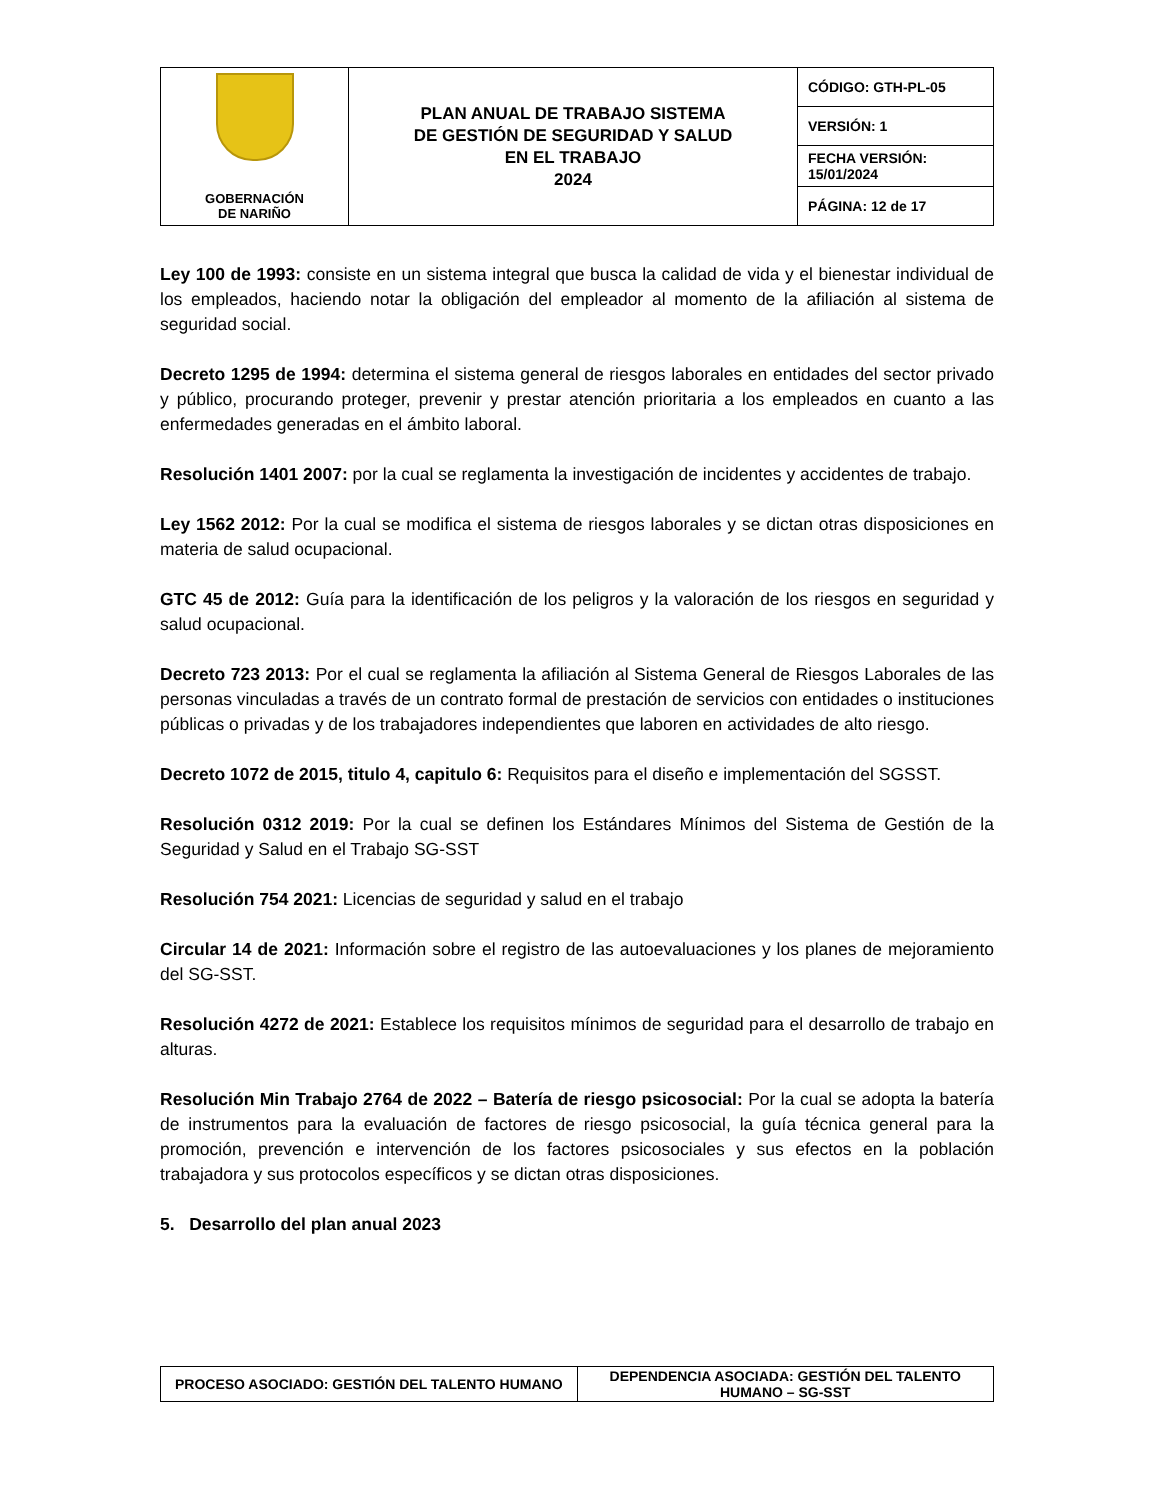| GOBERNACIÓN DE NARIÑO | PLAN ANUAL DE TRABAJO SISTEMA DE GESTIÓN DE SEGURIDAD Y SALUD EN EL TRABAJO 2024 | CÓDIGO: GTH-PL-05 |
| | | VERSIÓN: 1 |
| | | FECHA VERSIÓN: 15/01/2024 |
| | | PÁGINA: 12 de 17 |
Ley 100 de 1993: consiste en un sistema integral que busca la calidad de vida y el bienestar individual de los empleados, haciendo notar la obligación del empleador al momento de la afiliación al sistema de seguridad social.
Decreto 1295 de 1994: determina el sistema general de riesgos laborales en entidades del sector privado y público, procurando proteger, prevenir y prestar atención prioritaria a los empleados en cuanto a las enfermedades generadas en el ámbito laboral.
Resolución 1401 2007: por la cual se reglamenta la investigación de incidentes y accidentes de trabajo.
Ley 1562 2012: Por la cual se modifica el sistema de riesgos laborales y se dictan otras disposiciones en materia de salud ocupacional.
GTC 45 de 2012: Guía para la identificación de los peligros y la valoración de los riesgos en seguridad y salud ocupacional.
Decreto 723 2013: Por el cual se reglamenta la afiliación al Sistema General de Riesgos Laborales de las personas vinculadas a través de un contrato formal de prestación de servicios con entidades o instituciones públicas o privadas y de los trabajadores independientes que laboren en actividades de alto riesgo.
Decreto 1072 de 2015, titulo 4, capitulo 6: Requisitos para el diseño e implementación del SGSST.
Resolución 0312 2019: Por la cual se definen los Estándares Mínimos del Sistema de Gestión de la Seguridad y Salud en el Trabajo SG-SST
Resolución 754 2021: Licencias de seguridad y salud en el trabajo
Circular 14 de 2021: Información sobre el registro de las autoevaluaciones y los planes de mejoramiento del SG-SST.
Resolución 4272 de 2021: Establece los requisitos mínimos de seguridad para el desarrollo de trabajo en alturas.
Resolución Min Trabajo 2764 de 2022 – Batería de riesgo psicosocial: Por la cual se adopta la batería de instrumentos para la evaluación de factores de riesgo psicosocial, la guía técnica general para la promoción, prevención e intervención de los factores psicosociales y sus efectos en la población trabajadora y sus protocolos específicos y se dictan otras disposiciones.
5. Desarrollo del plan anual 2023
| PROCESO ASOCIADO: GESTIÓN DEL TALENTO HUMANO | DEPENDENCIA ASOCIADA: GESTIÓN DEL TALENTO HUMANO – SG-SST |